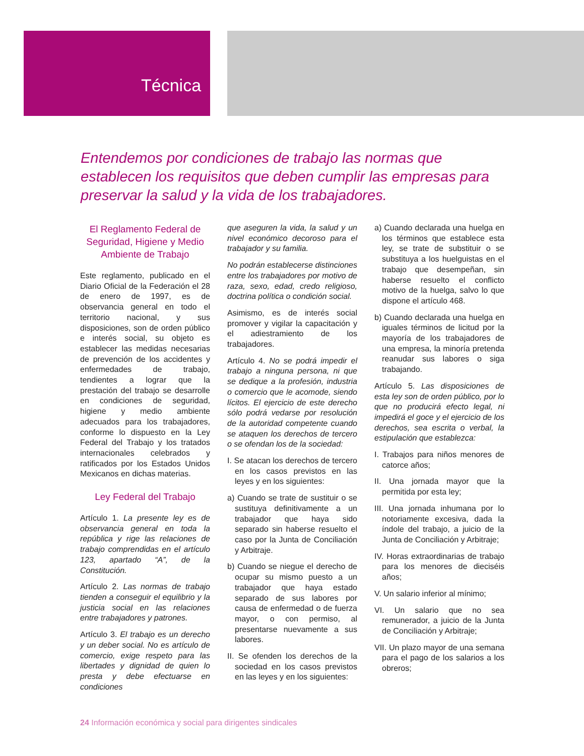Técnica
Entendemos por condiciones de trabajo las normas que establecen los requisitos que deben cumplir las empresas para preservar la salud y la vida de los trabajadores.
El Reglamento Federal de Seguridad, Higiene y Medio Ambiente de Trabajo
Este reglamento, publicado en el Diario Oficial de la Federación el 28 de enero de 1997, es de observancia general en todo el territorio nacional, y sus disposiciones, son de orden público e interés social, su objeto es establecer las medidas necesarias de prevención de los accidentes y enfermedades de trabajo, tendientes a lograr que la prestación del trabajo se desarrolle en condiciones de seguridad, higiene y medio ambiente adecuados para los trabajadores, conforme lo dispuesto en la Ley Federal del Trabajo y los tratados internacionales celebrados y ratificados por los Estados Unidos Mexicanos en dichas materias.
Ley Federal del Trabajo
Artículo 1. La presente ley es de observancia general en toda la república y rige las relaciones de trabajo comprendidas en el artículo 123, apartado “A”, de la Constitución.
Artículo 2. Las normas de trabajo tienden a conseguir el equilibrio y la justicia social en las relaciones entre trabajadores y patrones.
Artículo 3. El trabajo es un derecho y un deber social. No es artículo de comercio, exige respeto para las libertades y dignidad de quien lo presta y debe efectuarse en condiciones
que aseguren la vida, la salud y un nivel económico decoroso para el trabajador y su familia.
No podrán establecerse distinciones entre los trabajadores por motivo de raza, sexo, edad, credo religioso, doctrina política o condición social.
Asimismo, es de interés social promover y vigilar la capacitación y el adiestramiento de los trabajadores.
Artículo 4. No se podrá impedir el trabajo a ninguna persona, ni que se dedique a la profesión, industria o comercio que le acomode, siendo lícitos. El ejercicio de este derecho sólo podrá vedarse por resolución de la autoridad competente cuando se ataquen los derechos de tercero o se ofendan los de la sociedad:
I. Se atacan los derechos de tercero en los casos previstos en las leyes y en los siguientes:
a) Cuando se trate de sustituir o se sustituya definitivamente a un trabajador que haya sido separado sin haberse resuelto el caso por la Junta de Conciliación y Arbitraje.
b) Cuando se niegue el derecho de ocupar su mismo puesto a un trabajador que haya estado separado de sus labores por causa de enfermedad o de fuerza mayor, o con permiso, al presentarse nuevamente a sus labores.
II. Se ofenden los derechos de la sociedad en los casos previstos en las leyes y en los siguientes:
a) Cuando declarada una huelga en los términos que establece esta ley, se trate de substituir o se substituya a los huelguistas en el trabajo que desempeñan, sin haberse resuelto el conflicto motivo de la huelga, salvo lo que dispone el artículo 468.
b) Cuando declarada una huelga en iguales términos de licitud por la mayoría de los trabajadores de una empresa, la minoría pretenda reanudar sus labores o siga trabajando.
Artículo 5. Las disposiciones de esta ley son de orden público, por lo que no producirá efecto legal, ni impedirá el goce y el ejercicio de los derechos, sea escrita o verbal, la estipulación que establezca:
I. Trabajos para niños menores de catorce años;
II. Una jornada mayor que la permitida por esta ley;
III. Una jornada inhumana por lo notoriamente excesiva, dada la índole del trabajo, a juicio de la Junta de Conciliación y Arbitraje;
IV. Horas extraordinarias de trabajo para los menores de dieciséis años;
V. Un salario inferior al mínimo;
VI. Un salario que no sea remunerador, a juicio de la Junta de Conciliación y Arbitraje;
VII. Un plazo mayor de una semana para el pago de los salarios a los obreros;
24 Información económica y social para dirigentes sindicales